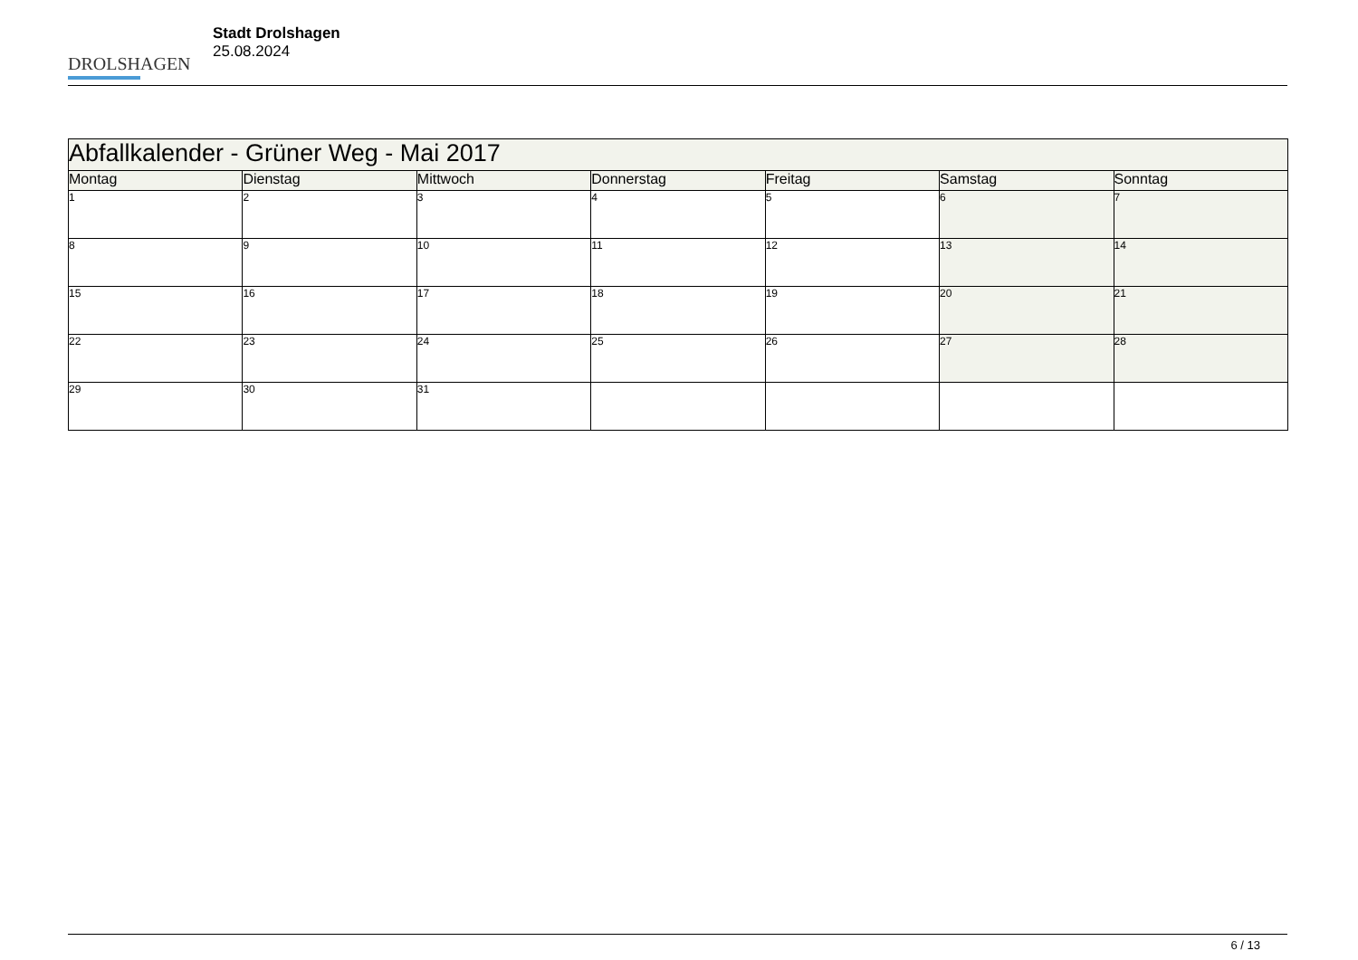DROLSHAGEN
Stadt Drolshagen
25.08.2024
| Abfallkalender - Grüner Weg - Mai 2017 | | | | | | |
| --- | --- | --- | --- | --- | --- | --- |
| Montag | Dienstag | Mittwoch | Donnerstag | Freitag | Samstag | Sonntag |
| 1 | 2 | 3 | 4 | 5 | 6 | 7 |
| 8 | 9 | 10 | 11 | 12 | 13 | 14 |
| 15 | 16 | 17 | 18 | 19 | 20 | 21 |
| 22 | 23 | 24 | 25 | 26 | 27 | 28 |
| 29 | 30 | 31 | | | | |
6 / 13